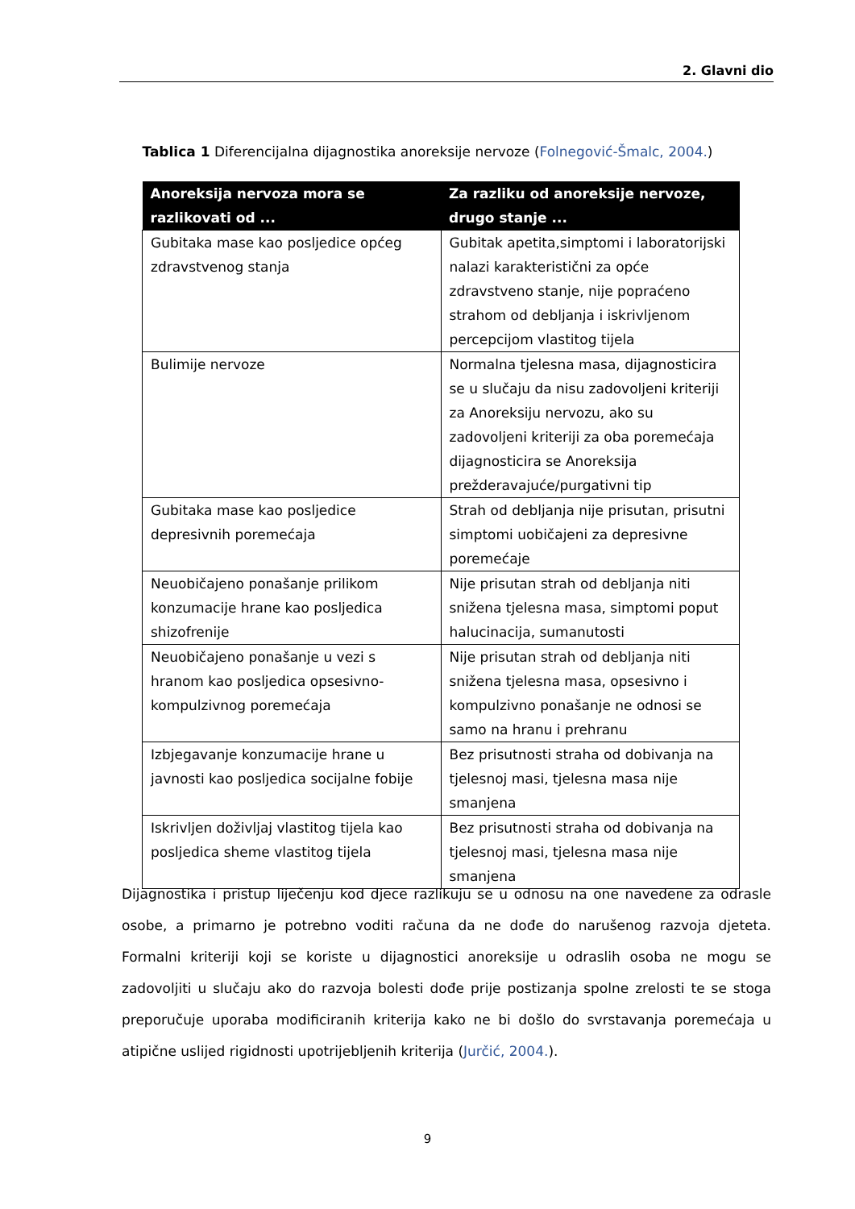2. Glavni dio
Tablica 1 Diferencijalna dijagnostika anoreksije nervoze (Folnegović-Šmalc, 2004.)
| Anoreksija nervoza mora se razlikovati od ... | Za razliku od anoreksije nervoze, drugo stanje ... |
| --- | --- |
| Gubitaka mase kao posljedice općeg zdravstvenog stanja | Gubitak apetita,simptomi i laboratorijski nalazi karakteristični za opće zdravstveno stanje, nije popraćeno strahom od debljanja i iskrivljenom percepcijom vlastitog tijela |
| Bulimije nervoze | Normalna tjelesna masa, dijagnosticira se u slučaju da nisu zadovoljeni kriteriji za Anoreksiju nervozu, ako su zadovoljeni kriteriji za oba poremećaja dijagnosticira se Anoreksija prežderavajuće/purgativni tip |
| Gubitaka mase kao posljedice depresivnih poremećaja | Strah od debljanja nije prisutan, prisutni simptomi uobičajeni za depresivne poremećaje |
| Neuobičajeno ponašanje prilikom konzumacije hrane kao posljedica shizofrenije | Nije prisutan strah od debljanja niti snižena tjelesna masa, simptomi poput halucinacija, sumanutosti |
| Neuobičajeno ponašanje u vezi s hranom kao posljedica opsesivno-kompulzivnog poremećaja | Nije prisutan strah od debljanja niti snižena tjelesna masa, opsesivno i kompulzivno ponašanje ne odnosi se samo na hranu i prehranu |
| Izbjegavanje konzumacije hrane u javnosti kao posljedica socijalne fobije | Bez prisutnosti straha od dobivanja na tjelesnoj masi, tjelesna masa nije smanjena |
| Iskrivljen doživljaj vlastitog tijela kao posljedica sheme vlastitog tijela | Bez prisutnosti straha od dobivanja na tjelesnoj masi, tjelesna masa nije smanjena |
Dijagnostika i pristup liječenju kod djece razlikuju se u odnosu na one navedene za odrasle osobe, a primarno je potrebno voditi računa da ne dođe do narušenog razvoja djeteta. Formalni kriteriji koji se koriste u dijagnostici anoreksije u odraslih osoba ne mogu se zadovoljiti u slučaju ako do razvoja bolesti dođe prije postizanja spolne zrelosti te se stoga preporučuje uporaba modificiranih kriterija kako ne bi došlo do svrstavanja poremećaja u atipične uslijed rigidnosti upotrijebljenih kriterija (Jurčić, 2004.).
9